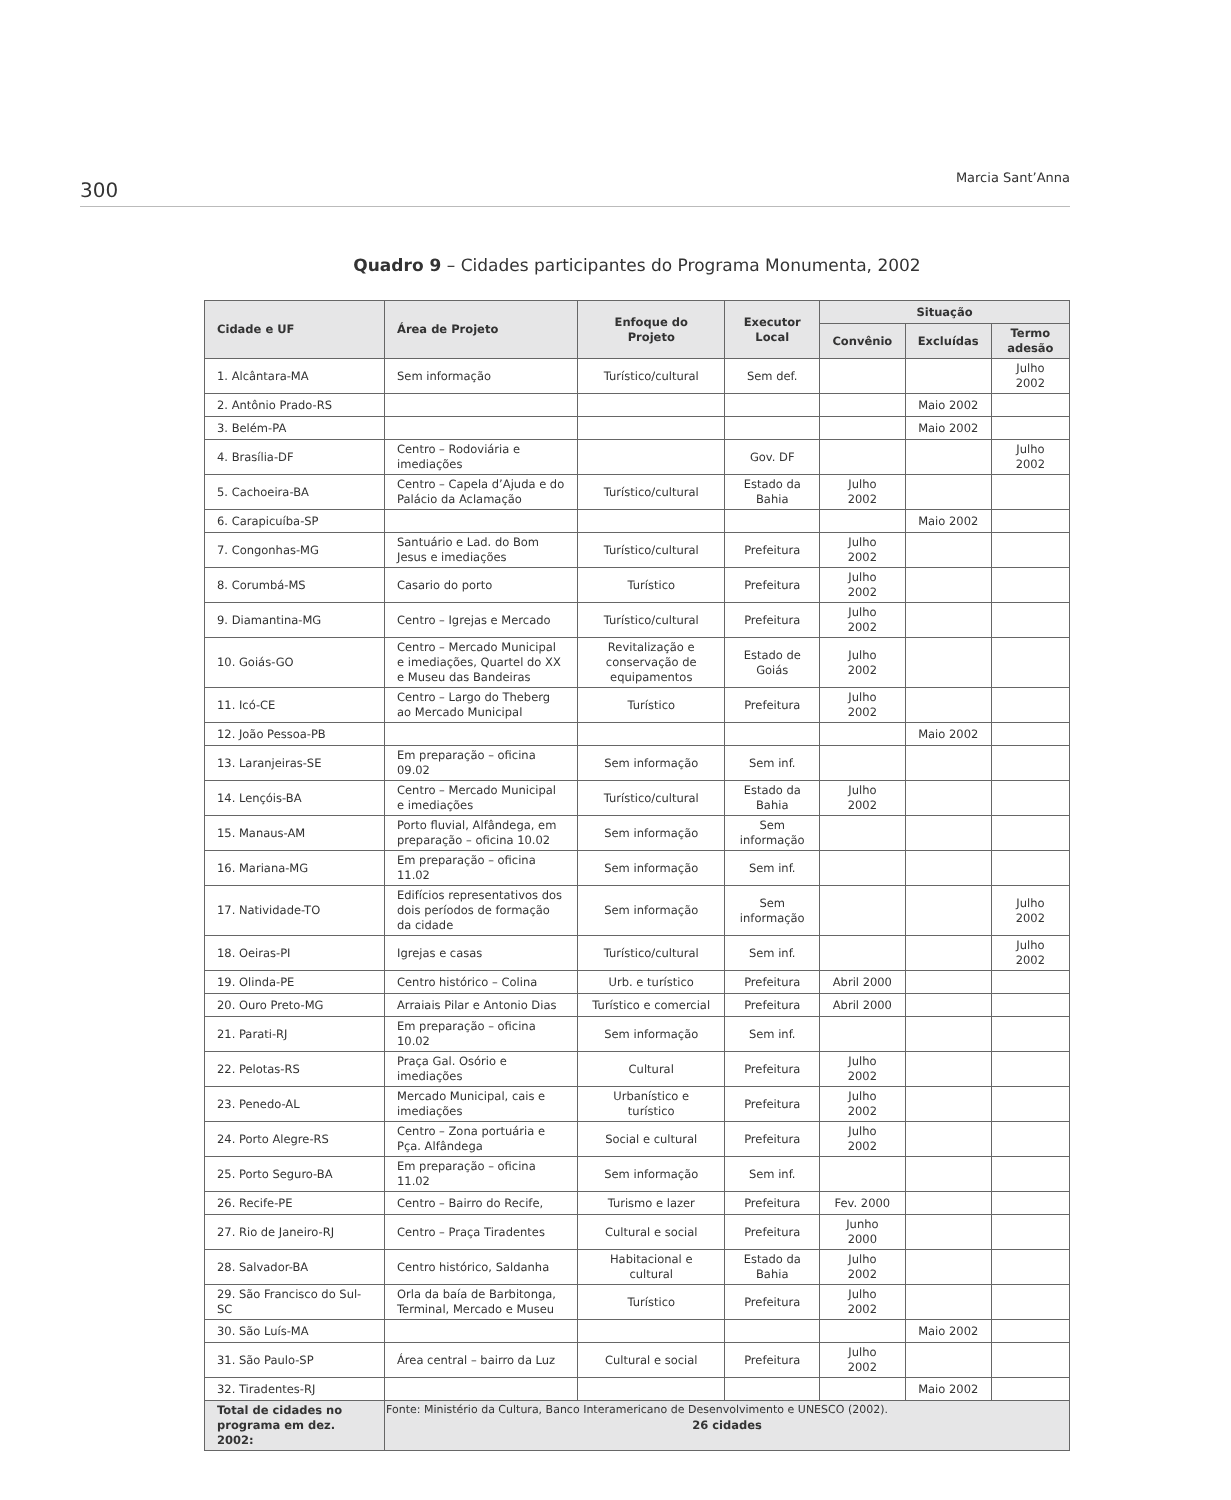300 Marcia Sant’Anna
Quadro 9 – Cidades participantes do Programa Monumenta, 2002
| Cidade e UF | Área de Projeto | Enfoque do Projeto | Executor Local | Situação | | |
| --- | --- | --- | --- | --- | --- | --- |
| | | | | Convênio | Excluídas | Termo adesão |
| 1. Alcântara-MA | Sem informação | Turístico/cultural | Sem def. | | | Julho 2002 |
| 2. Antônio Prado-RS | | | | | Maio 2002 | |
| 3. Belém-PA | | | | | Maio 2002 | |
| 4. Brasília-DF | Centro – Rodoviária e imediações | | Gov. DF | | | Julho 2002 |
| 5. Cachoeira-BA | Centro – Capela d’Ajuda e do Palácio da Aclamação | Turístico/cultural | Estado da Bahia | Julho 2002 | | |
| 6. Carapicuíba-SP | | | | | Maio 2002 | |
| 7. Congonhas-MG | Santuário e Lad. do Bom Jesus e imediações | Turístico/cultural | Prefeitura | Julho 2002 | | |
| 8. Corumbá-MS | Casario do porto | Turístico | Prefeitura | Julho 2002 | | |
| 9. Diamantina-MG | Centro – Igrejas e Mercado | Turístico/cultural | Prefeitura | Julho 2002 | | |
| 10. Goiás-GO | Centro – Mercado Municipal e imediações, Quartel do XX e Museu das Bandeiras | Revitalização e conservação de equipamentos | Estado de Goiás | Julho 2002 | | |
| 11. Icó-CE | Centro – Largo do Theberg ao Mercado Municipal | Turístico | Prefeitura | Julho 2002 | | |
| 12. João Pessoa-PB | | | | | Maio 2002 | |
| 13. Laranjeiras-SE | Em preparação – oficina 09.02 | Sem informação | Sem inf. | | | |
| 14. Lençóis-BA | Centro – Mercado Municipal e imediações | Turístico/cultural | Estado da Bahia | Julho 2002 | | |
| 15. Manaus-AM | Porto fluvial, Alfândega, em preparação – oficina 10.02 | Sem informação | Sem informação | | | |
| 16. Mariana-MG | Em preparação – oficina 11.02 | Sem informação | Sem inf. | | | |
| 17. Natividade-TO | Edifícios representativos dos dois períodos de formação da cidade | Sem informação | Sem informação | | | Julho 2002 |
| 18. Oeiras-PI | Igrejas e casas | Turístico/cultural | Sem inf. | | | Julho 2002 |
| 19. Olinda-PE | Centro histórico – Colina | Urb. e turístico | Prefeitura | Abril 2000 | | |
| 20. Ouro Preto-MG | Arraiais Pilar e Antonio Dias | Turístico e comercial | Prefeitura | Abril 2000 | | |
| 21. Parati-RJ | Em preparação – oficina 10.02 | Sem informação | Sem inf. | | | |
| 22. Pelotas-RS | Praça Gal. Osório e imediações | Cultural | Prefeitura | Julho 2002 | | |
| 23. Penedo-AL | Mercado Municipal, cais e imediações | Urbanístico e turístico | Prefeitura | Julho 2002 | | |
| 24. Porto Alegre-RS | Centro – Zona portuária e Pça. Alfândega | Social e cultural | Prefeitura | Julho 2002 | | |
| 25. Porto Seguro-BA | Em preparação – oficina 11.02 | Sem informação | Sem inf. | | | |
| 26. Recife-PE | Centro – Bairro do Recife, | Turismo e lazer | Prefeitura | Fev. 2000 | | |
| 27. Rio de Janeiro-RJ | Centro – Praça Tiradentes | Cultural e social | Prefeitura | Junho 2000 | | |
| 28. Salvador-BA | Centro histórico, Saldanha | Habitacional e cultural | Estado da Bahia | Julho 2002 | | |
| 29. São Francisco do Sul-SC | Orla da baía de Barbitonga, Terminal, Mercado e Museu | Turístico | Prefeitura | Julho 2002 | | |
| 30. São Luís-MA | | | | | Maio 2002 | |
| 31. São Paulo-SP | Área central – bairro da Luz | Cultural e social | Prefeitura | Julho 2002 | | |
| 32. Tiradentes-RJ | | | | | Maio 2002 | |
| Total de cidades no programa em dez. 2002: | 26 cidades | | | | | |
Fonte: Ministério da Cultura, Banco Interamericano de Desenvolvimento e UNESCO (2002).